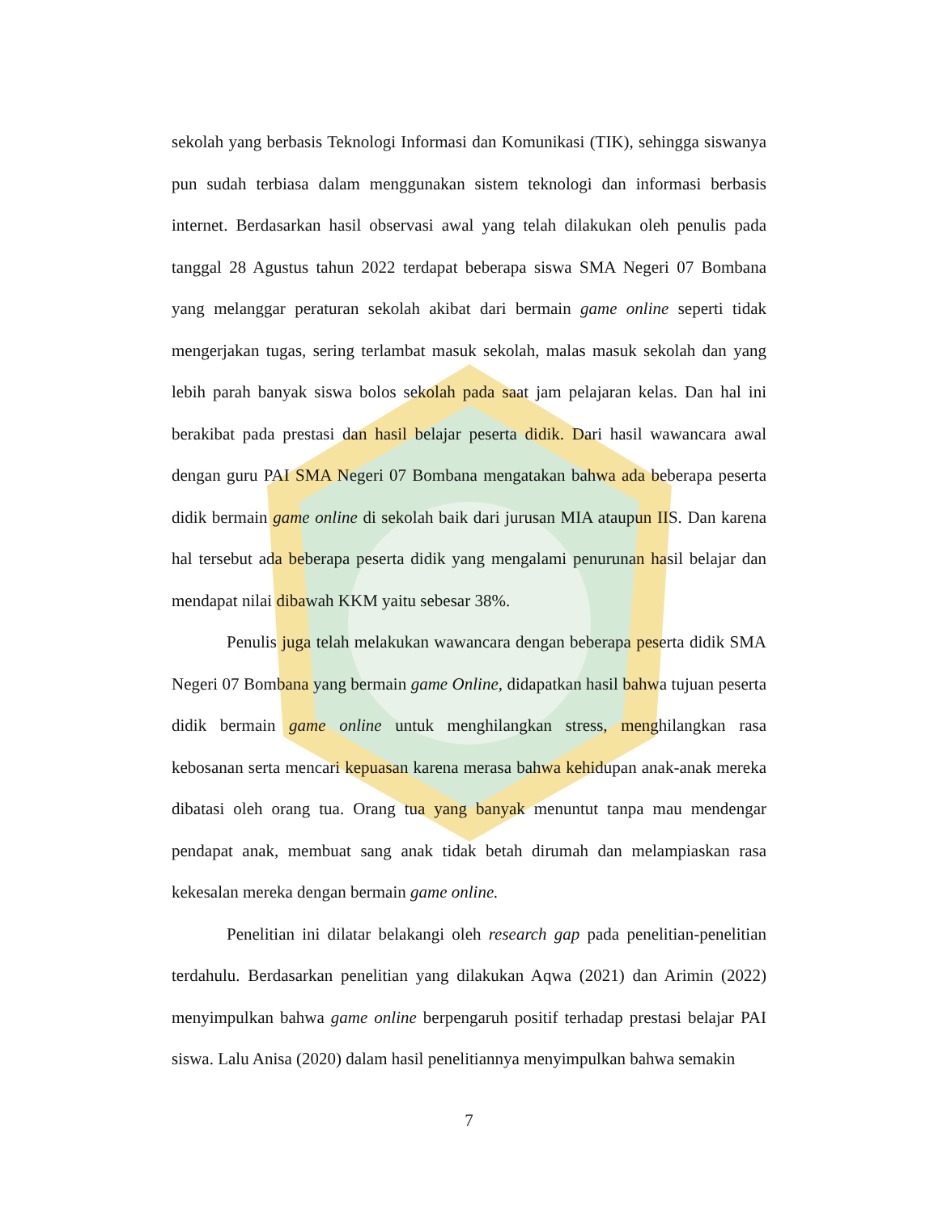sekolah yang berbasis Teknologi Informasi dan Komunikasi (TIK), sehingga siswanya pun sudah terbiasa dalam menggunakan sistem teknologi dan informasi berbasis internet. Berdasarkan hasil observasi awal yang telah dilakukan oleh penulis pada tanggal 28 Agustus tahun 2022 terdapat beberapa siswa SMA Negeri 07 Bombana yang melanggar peraturan sekolah akibat dari bermain game online seperti tidak mengerjakan tugas, sering terlambat masuk sekolah, malas masuk sekolah dan yang lebih parah banyak siswa bolos sekolah pada saat jam pelajaran kelas. Dan hal ini berakibat pada prestasi dan hasil belajar peserta didik. Dari hasil wawancara awal dengan guru PAI SMA Negeri 07 Bombana mengatakan bahwa ada beberapa peserta didik bermain game online di sekolah baik dari jurusan MIA ataupun IIS. Dan karena hal tersebut ada beberapa peserta didik yang mengalami penurunan hasil belajar dan mendapat nilai dibawah KKM yaitu sebesar 38%.
Penulis juga telah melakukan wawancara dengan beberapa peserta didik SMA Negeri 07 Bombana yang bermain game Online, didapatkan hasil bahwa tujuan peserta didik bermain game online untuk menghilangkan stress, menghilangkan rasa kebosanan serta mencari kepuasan karena merasa bahwa kehidupan anak-anak mereka dibatasi oleh orang tua. Orang tua yang banyak menuntut tanpa mau mendengar pendapat anak, membuat sang anak tidak betah dirumah dan melampiaskan rasa kekesalan mereka dengan bermain game online.
Penelitian ini dilatar belakangi oleh research gap pada penelitian-penelitian terdahulu. Berdasarkan penelitian yang dilakukan Aqwa (2021) dan Arimin (2022) menyimpulkan bahwa game online berpengaruh positif terhadap prestasi belajar PAI siswa. Lalu Anisa (2020) dalam hasil penelitiannya menyimpulkan bahwa semakin
7